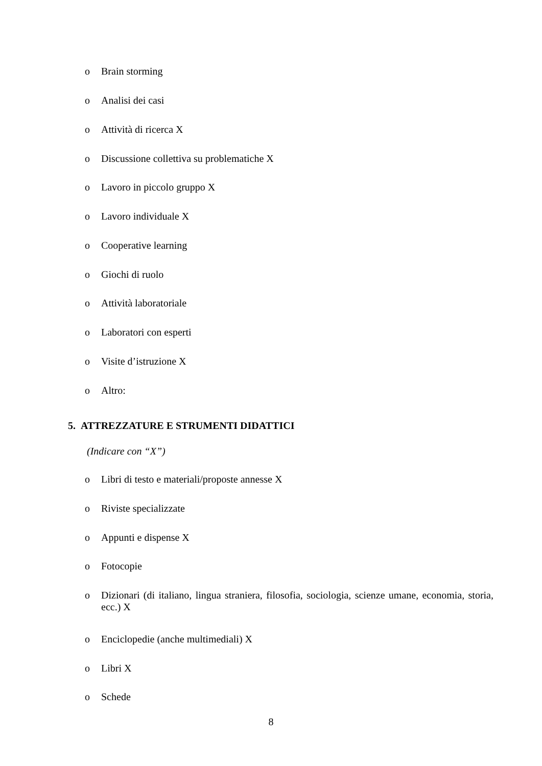o Brain storming
o Analisi dei casi
o Attività di ricerca X
o Discussione collettiva su problematiche X
o Lavoro in piccolo gruppo X
o Lavoro individuale X
o Cooperative learning
o Giochi di ruolo
o Attività laboratoriale
o Laboratori con esperti
o Visite d’istruzione X
o Altro:
5. ATTREZZATURE E STRUMENTI DIDATTICI
(Indicare con “X”)
o Libri di testo e materiali/proposte annesse X
o Riviste specializzate
o Appunti e dispense X
o Fotocopie
o Dizionari (di italiano, lingua straniera, filosofia, sociologia, scienze umane, economia, storia, ecc.) X
o Enciclopedie (anche multimediali) X
o Libri X
o Schede
8